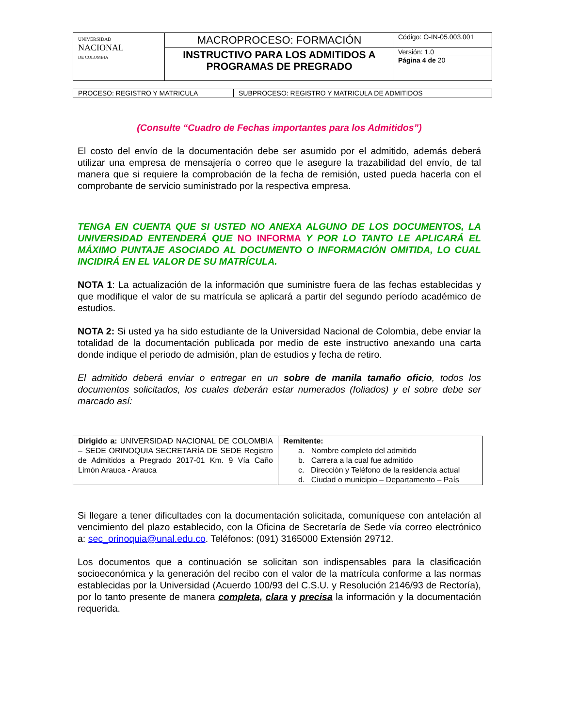| UNIVERSIDAD NACIONAL DE COLOMBIA | MACROPROCESO: FORMACIÓN | Código: O-IN-05.003.001 |
| | INSTRUCTIVO PARA LOS ADMITIDOS A PROGRAMAS DE PREGRADO | Versión: 1.0 |
| | | Página 4 de 20 |
| PROCESO: REGISTRO Y MATRICULA | SUBPROCESO: REGISTRO Y MATRICULA DE ADMITIDOS |
(Consulte “Cuadro de Fechas importantes para los Admitidos”)
El costo del envío de la documentación debe ser asumido por el admitido, además deberá utilizar una empresa de mensajería o correo que le asegure la trazabilidad del envío, de tal manera que si requiere la comprobación de la fecha de remisión, usted pueda hacerla con el comprobante de servicio suministrado por la respectiva empresa.
TENGA EN CUENTA QUE SI USTED NO ANEXA ALGUNO DE LOS DOCUMENTOS, LA UNIVERSIDAD ENTENDERÁ QUE NO INFORMA Y POR LO TANTO LE APLICARÁ EL MÁXIMO PUNTAJE ASOCIADO AL DOCUMENTO O INFORMACIÓN OMITIDA, LO CUAL INCIDIRÁ EN EL VALOR DE SU MATRÍCULA.
NOTA 1: La actualización de la información que suministre fuera de las fechas establecidas y que modifique el valor de su matrícula se aplicará a partir del segundo período académico de estudios.
NOTA 2: Si usted ya ha sido estudiante de la Universidad Nacional de Colombia, debe enviar la totalidad de la documentación publicada por medio de este instructivo anexando una carta donde indique el periodo de admisión, plan de estudios y fecha de retiro.
El admitido deberá enviar o entregar en un sobre de manila tamaño oficio, todos los documentos solicitados, los cuales deberán estar numerados (foliados) y el sobre debe ser marcado así:
| Dirigido a: UNIVERSIDAD NACIONAL DE COLOMBIA – SEDE ORINOQUIA SECRETARÍA DE SEDE Registro de Admitidos a Pregrado 2017-01 Km. 9 Vía Caño Limón Arauca - Arauca | Remitente: a. Nombre completo del admitido b. Carrera a la cual fue admitido c. Dirección y Teléfono de la residencia actual d. Ciudad o municipio – Departamento – País |
Si llegare a tener dificultades con la documentación solicitada, comuníquese con antelación al vencimiento del plazo establecido, con la Oficina de Secretaría de Sede vía correo electrónico a: sec_orinoquia@unal.edu.co. Teléfonos: (091) 3165000 Extensión 29712.
Los documentos que a continuación se solicitan son indispensables para la clasificación socioeconómica y la generación del recibo con el valor de la matrícula conforme a las normas establecidas por la Universidad (Acuerdo 100/93 del C.S.U. y Resolución 2146/93 de Rectoría), por lo tanto presente de manera completa, clara y precisa la información y la documentación requerida.